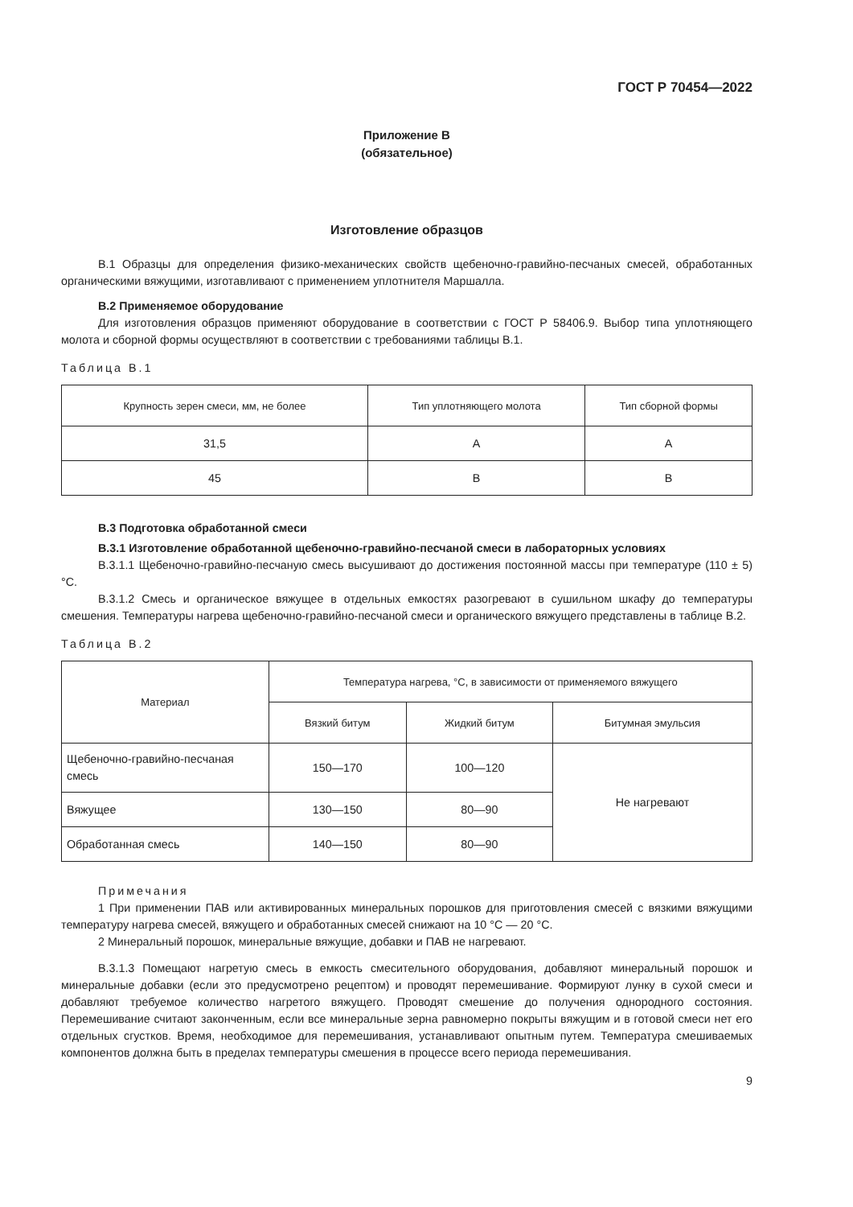ГОСТ Р 70454—2022
Приложение В
(обязательное)
Изготовление образцов
В.1 Образцы для определения физико-механических свойств щебеночно-гравийно-песчаных смесей, обработанных органическими вяжущими, изготавливают с применением уплотнителя Маршалла.
В.2 Применяемое оборудование
Для изготовления образцов применяют оборудование в соответствии с ГОСТ Р 58406.9. Выбор типа уплотняющего молота и сборной формы осуществляют в соответствии с требованиями таблицы В.1.
Таблица В.1
| Крупность зерен смеси, мм, не более | Тип уплотняющего молота | Тип сборной формы |
| --- | --- | --- |
| 31,5 | А | А |
| 45 | В | В |
В.3 Подготовка обработанной смеси
В.3.1 Изготовление обработанной щебеночно-гравийно-песчаной смеси в лабораторных условиях
В.3.1.1 Щебеночно-гравийно-песчаную смесь высушивают до достижения постоянной массы при температуре (110 ± 5) °С.
В.3.1.2 Смесь и органическое вяжущее в отдельных емкостях разогревают в сушильном шкафу до температуры смешения. Температуры нагрева щебеночно-гравийно-песчаной смеси и органического вяжущего представлены в таблице В.2.
Таблица В.2
| Материал | Температура нагрева, °С, в зависимости от применяемого вяжущего | | |
| --- | --- | --- | --- |
| | Вязкий битум | Жидкий битум | Битумная эмульсия |
| Щебеночно-гравийно-песчаная смесь | 150—170 | 100—120 | Не нагревают |
| Вяжущее | 130—150 | 80—90 | |
| Обработанная смесь | 140—150 | 80—90 | |
Примечания
1 При применении ПАВ или активированных минеральных порошков для приготовления смесей с вязкими вяжущими температуру нагрева смесей, вяжущего и обработанных смесей снижают на 10 °С — 20 °С.
2 Минеральный порошок, минеральные вяжущие, добавки и ПАВ не нагревают.
В.3.1.3 Помещают нагретую смесь в емкость смесительного оборудования, добавляют минеральный порошок и минеральные добавки (если это предусмотрено рецептом) и проводят перемешивание. Формируют лунку в сухой смеси и добавляют требуемое количество нагретого вяжущего. Проводят смешение до получения однородного состояния. Перемешивание считают законченным, если все минеральные зерна равномерно покрыты вяжущим и в готовой смеси нет его отдельных сгустков. Время, необходимое для перемешивания, устанавливают опытным путем. Температура смешиваемых компонентов должна быть в пределах температуры смешения в процессе всего периода перемешивания.
9